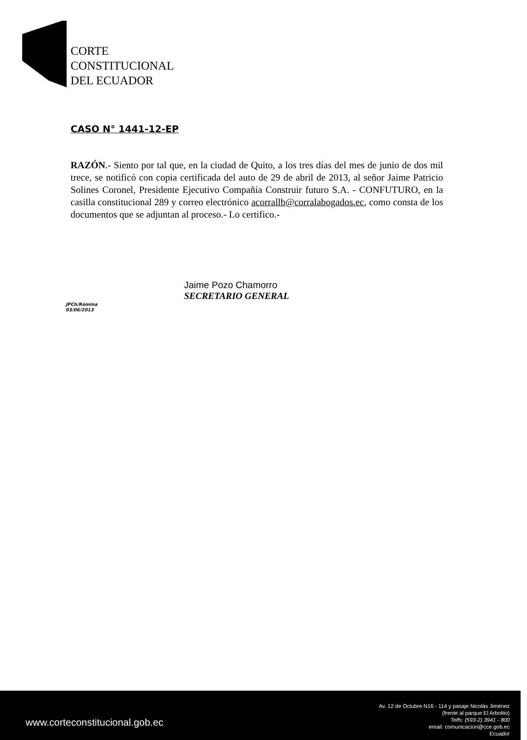CORTE
CONSTITUCIONAL
DEL ECUADOR
CASO N° 1441-12-EP
RAZÓN.- Siento por tal que, en la ciudad de Quito, a los tres días del mes de junio de dos mil trece, se notificó con copia certificada del auto de 29 de abril de 2013, al señor Jaime Patricio Solines Coronel, Presidente Ejecutivo Compañía Construir futuro S.A. - CONFUTURO, en la casilla constitucional 289 y correo electrónico acorrallb@corralabogados.ec, como consta de los documentos que se adjuntan al proceso.- Lo certifico.-
Jaime Pozo Chamorro
SECRETARIO GENERAL
JPCh/Rómina
03/06/2013
www.corteconstitucional.gob.ec
Av. 12 de Octubre N16 - 114 y pasaje Nicolás Jiménez
(frente al parque El Arbolito)
Telfs: (593-2) 3941 - 800
email: comunicacion@cce.gob.ec
Ecuador